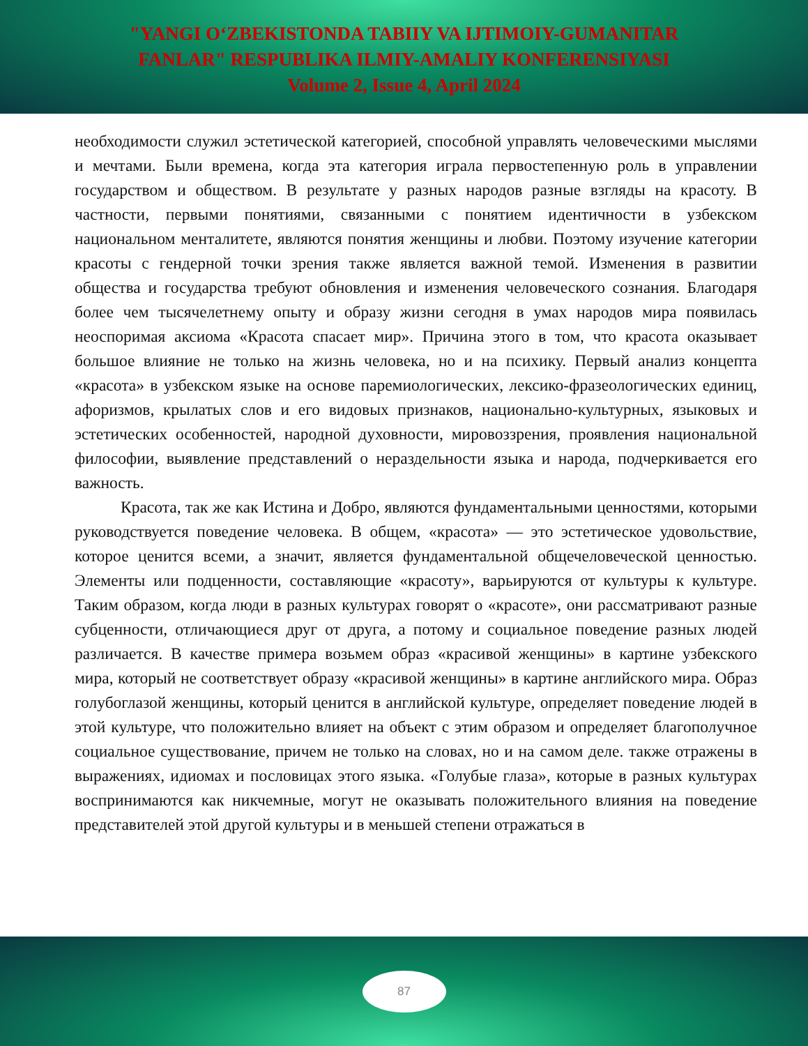"YANGI O‘ZBEKISTONDA TABIIY VA IJTIMOIY-GUMANITAR
FANLAR" RESPUBLIKA ILMIY-AMALIY KONFERENSIYASI
Volume 2, Issue 4, April 2024
необходимости служил эстетической категорией, способной управлять человеческими мыслями и мечтами. Были времена, когда эта категория играла первостепенную роль в управлении государством и обществом. В результате у разных народов разные взгляды на красоту. В частности, первыми понятиями, связанными с понятием идентичности в узбекском национальном менталитете, являются понятия женщины и любви. Поэтому изучение категории красоты с гендерной точки зрения также является важной темой. Изменения в развитии общества и государства требуют обновления и изменения человеческого сознания. Благодаря более чем тысячелетнему опыту и образу жизни сегодня в умах народов мира появилась неоспоримая аксиома «Красота спасает мир». Причина этого в том, что красота оказывает большое влияние не только на жизнь человека, но и на психику. Первый анализ концепта «красота» в узбекском языке на основе паремиологических, лексико-фразеологических единиц, афоризмов, крылатых слов и его видовых признаков, национально-культурных, языковых и эстетических особенностей, народной духовности, мировоззрения, проявления национальной философии, выявление представлений о нераздельности языка и народа, подчеркивается его важность.
Красота, так же как Истина и Добро, являются фундаментальными ценностями, которыми руководствуется поведение человека. В общем, «красота» — это эстетическое удовольствие, которое ценится всеми, а значит, является фундаментальной общечеловеческой ценностью. Элементы или подценности, составляющие «красоту», варьируются от культуры к культуре. Таким образом, когда люди в разных культурах говорят о «красоте», они рассматривают разные субценности, отличающиеся друг от друга, а потому и социальное поведение разных людей различается. В качестве примера возьмем образ «красивой женщины» в картине узбекского мира, который не соответствует образу «красивой женщины» в картине английского мира. Образ голубоглазой женщины, который ценится в английской культуре, определяет поведение людей в этой культуре, что положительно влияет на объект с этим образом и определяет благополучное социальное существование, причем не только на словах, но и на самом деле. также отражены в выражениях, идиомах и пословицах этого языка. «Голубые глаза», которые в разных культурах воспринимаются как никчемные, могут не оказывать положительного влияния на поведение представителей этой другой культуры и в меньшей степени отражаться в
87